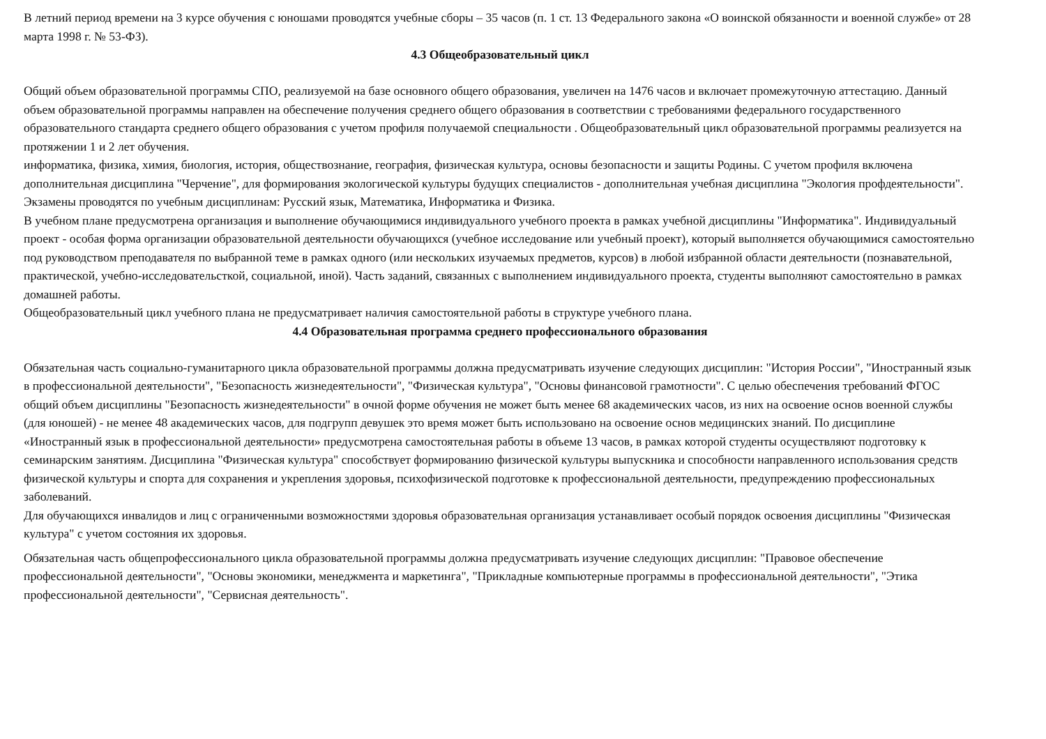В летний период времени на 3 курсе обучения с юношами проводятся учебные сборы – 35 часов (п. 1 ст. 13 Федерального закона «О воинской обязанности и военной службе» от 28 марта 1998 г. № 53-ФЗ).
4.3 Общеобразовательный цикл
Общий объем образовательной программы СПО, реализуемой на базе основного общего образования, увеличен на 1476 часов и включает промежуточную аттестацию. Данный объем образовательной программы направлен на обеспечение получения среднего общего образования в соответствии с требованиями федерального государственного образовательного стандарта среднего общего образования с учетом профиля получаемой специальности . Общеобразовательный цикл образовательной программы реализуется на протяжении 1 и 2 лет обучения.
информатика, физика, химия, биология, история, обществознание, география, физическая культура, основы безопасности и защиты Родины. С учетом профиля включена дополнительная дисциплина "Черчение", для формирования экологической культуры будущих специалистов - дополнительная учебная дисциплина "Экология профдеятельности". Экзамены проводятся по учебным дисциплинам: Русский язык, Математика, Информатика и Физика.
В учебном плане предусмотрена организация и выполнение обучающимися индивидуального учебного проекта в рамках учебной дисциплины "Информатика". Индивидуальный проект - особая форма организации образовательной деятельности обучающихся (учебное исследование или учебный проект), который выполняется обучающимися самостоятельно под руководством преподавателя по выбранной теме в рамках одного (или нескольких изучаемых предметов, курсов) в любой избранной области деятельности (познавательной, практической, учебно-исследовательсткой, социальной, иной). Часть заданий, связанных с выполнением индивидуального проекта, студенты выполняют самостоятельно в рамках домашней работы.
Общеобразовательный цикл учебного плана не предусматривает наличия самостоятельной работы в структуре учебного плана.
4.4 Образовательная программа среднего профессионального образования
Обязательная часть социально-гуманитарного цикла образовательной программы должна предусматривать изучение следующих дисциплин: "История России", "Иностранный язык в профессиональной деятельности", "Безопасность жизнедеятельности", "Физическая культура", "Основы финансовой грамотности". С целью обеспечения требований ФГОС общий объем дисциплины "Безопасность жизнедеятельности" в очной форме обучения не может быть менее 68 академических часов, из них на освоение основ военной службы (для юношей) - не менее 48 академических часов, для подгрупп девушек это время может быть использовано на освоение основ медицинских знаний. По дисциплине «Иностранный язык в профессиональной деятельности» предусмотрена самостоятельная работы в объеме 13 часов, в рамках которой студенты осуществляют подготовку к семинарским занятиям. Дисциплина "Физическая культура" способствует формированию физической культуры выпускника и способности направленного использования средств физической культуры и спорта для сохранения и укрепления здоровья, психофизической подготовке к профессиональной деятельности, предупреждению профессиональных заболеваний.
Для обучающихся инвалидов и лиц с ограниченными возможностями здоровья образовательная организация устанавливает особый порядок освоения дисциплины "Физическая культура" с учетом состояния их здоровья.
Обязательная часть общепрофессионального цикла образовательной программы должна предусматривать изучение следующих дисциплин: "Правовое обеспечение профессиональной деятельности", "Основы экономики, менеджмента и маркетинга", "Прикладные компьютерные программы в профессиональной деятельности", "Этика профессиональной деятельности", "Сервисная деятельность".